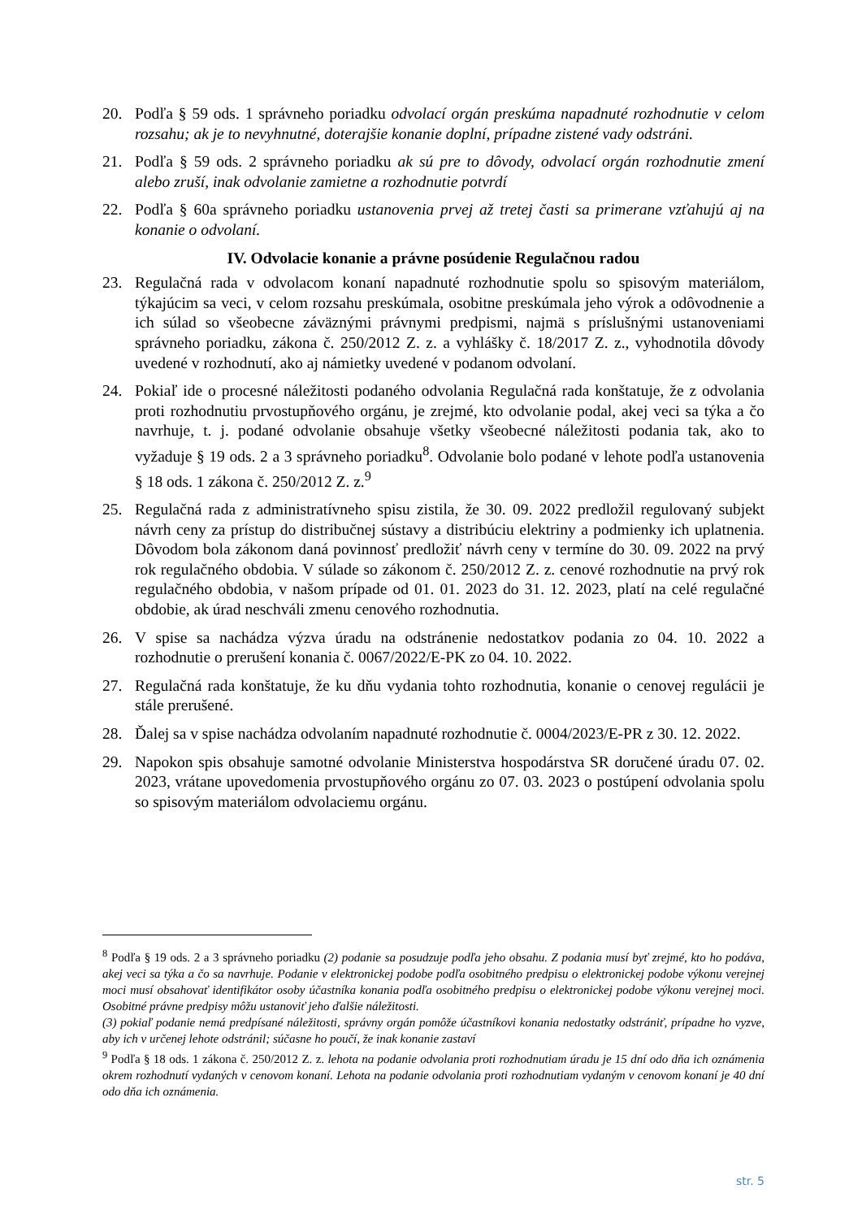20. Podľa § 59 ods. 1 správneho poriadku odvolací orgán preskúma napadnuté rozhodnutie v celom rozsahu; ak je to nevyhnutné, doterajšie konanie doplní, prípadne zistené vady odstráni.
21. Podľa § 59 ods. 2 správneho poriadku ak sú pre to dôvody, odvolací orgán rozhodnutie zmení alebo zruší, inak odvolanie zamietne a rozhodnutie potvrdí
22. Podľa § 60a správneho poriadku ustanovenia prvej až tretej časti sa primerane vzťahujú aj na konanie o odvolaní.
IV. Odvolacie konanie a právne posúdenie Regulačnou radou
23. Regulačná rada v odvolacom konaní napadnuté rozhodnutie spolu so spisovým materiálom, týkajúcim sa veci, v celom rozsahu preskúmala, osobitne preskúmala jeho výrok a odôvodnenie a ich súlad so všeobecne záväznými právnymi predpismi, najmä s príslušnými ustanoveniami správneho poriadku, zákona č. 250/2012 Z. z. a vyhlášky č. 18/2017 Z. z., vyhodnotila dôvody uvedené v rozhodnutí, ako aj námietky uvedené v podanom odvolaní.
24. Pokiaľ ide o procesné náležitosti podaného odvolania Regulačná rada konštatuje, že z odvolania proti rozhodnutiu prvostupňového orgánu, je zrejmé, kto odvolanie podal, akej veci sa týka a čo navrhuje, t. j. podané odvolanie obsahuje všetky všeobecné náležitosti podania tak, ako to vyžaduje § 19 ods. 2 a 3 správneho poriadku<sup>8</sup>. Odvolanie bolo podané v lehote podľa ustanovenia § 18 ods. 1 zákona č. 250/2012 Z. z.<sup>9</sup>
25. Regulačná rada z administratívneho spisu zistila, že 30. 09. 2022 predložil regulovaný subjekt návrh ceny za prístup do distribučnej sústavy a distribúciu elektriny a podmienky ich uplatnenia. Dôvodom bola zákonom daná povinnosť predložiť návrh ceny v termíne do 30. 09. 2022 na prvý rok regulačného obdobia. V súlade so zákonom č. 250/2012 Z. z. cenové rozhodnutie na prvý rok regulačného obdobia, v našom prípade od 01. 01. 2023 do 31. 12. 2023, platí na celé regulačné obdobie, ak úrad neschváli zmenu cenového rozhodnutia.
26. V spise sa nachádza výzva úradu na odstránenie nedostatkov podania zo 04. 10. 2022 a rozhodnutie o prerušení konania č. 0067/2022/E-PK zo 04. 10. 2022.
27. Regulačná rada konštatuje, že ku dňu vydania tohto rozhodnutia, konanie o cenovej regulácii je stále prerušené.
28. Ďalej sa v spise nachádza odvolaním napadnuté rozhodnutie č. 0004/2023/E-PR z 30. 12. 2022.
29. Napokon spis obsahuje samotné odvolanie Ministerstva hospodárstva SR doručené úradu 07. 02. 2023, vrátane upovedomenia prvostupňového orgánu zo 07. 03. 2023 o postúpení odvolania spolu so spisovým materiálom odvolaciemu orgánu.
<sup>8</sup> Podľa § 19 ods. 2 a 3 správneho poriadku (2) podanie sa posudzuje podľa jeho obsahu. Z podania musí byť zrejmé, kto ho podáva, akej veci sa týka a čo sa navrhuje. Podanie v elektronickej podobe podľa osobitného predpisu o elektronickej podobe výkonu verejnej moci musí obsahovať identifikátor osoby účastníka konania podľa osobitného predpisu o elektronickej podobe výkonu verejnej moci. Osobitné právne predpisy môžu ustanoviť jeho ďalšie náležitosti.
(3) pokiaľ podanie nemá predpísané náležitosti, správny orgán pomôže účastníkovi konania nedostatky odstrániť, prípadne ho vyzve, aby ich v určenej lehote odstránil; súčasne ho poučí, že inak konanie zastaví
<sup>9</sup> Podľa § 18 ods. 1 zákona č. 250/2012 Z. z. lehota na podanie odvolania proti rozhodnutiam úradu je 15 dní odo dňa ich oznámenia okrem rozhodnutí vydaných v cenovom konaní. Lehota na podanie odvolania proti rozhodnutiam vydaným v cenovom konaní je 40 dní odo dňa ich oznámenia.
str. 5